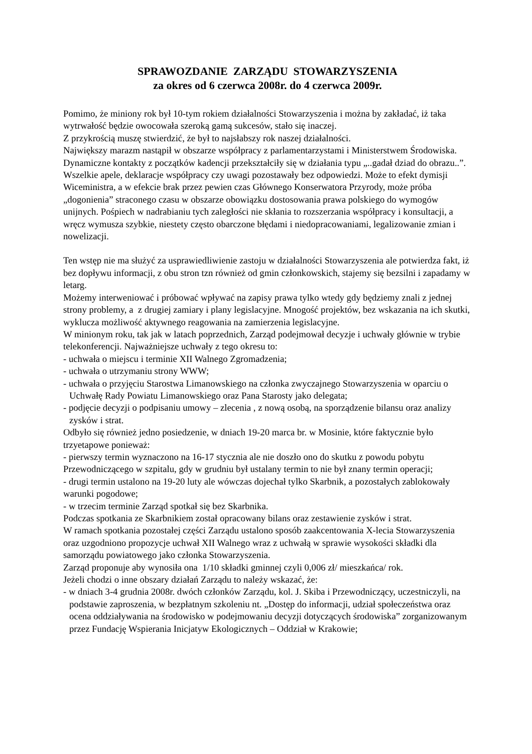SPRAWOZDANIE ZARZĄDU STOWARZYSZENIA
za okres od 6 czerwca 2008r. do 4 czerwca 2009r.
Pomimo, że miniony rok był 10-tym rokiem działalności Stowarzyszenia i można by zakładać, iż taka wytrwałość będzie owocowała szeroką gamą sukcesów, stało się inaczej.
Z przykrością muszę stwierdzić, że był to najsłabszy rok naszej działalności.
Największy marazm nastąpił w obszarze współpracy z parlamentarzystami i Ministerstwem Środowiska. Dynamiczne kontakty z początków kadencji przekształciły się w działania typu „..gadał dziad do obrazu..”. Wszelkie apele, deklaracje współpracy czy uwagi pozostawały bez odpowiedzi. Może to efekt dymisji Wiceministra, a w efekcie brak przez pewien czas Głównego Konserwatora Przyrody, może próba „dogonienia” straconego czasu w obszarze obowiązku dostosowania prawa polskiego do wymogów unijnych. Pośpiech w nadrabianiu tych zaległości nie skłania to rozszerzania współpracy i konsultacji, a wręcz wymusza szybkie, niestety często obarczone błędami i niedopracowaniami, legalizowanie zmian i nowelizacji.
Ten wstęp nie ma służyć za usprawiedliwienie zastoju w działalności Stowarzyszenia ale potwierdza fakt, iż bez dopływu informacji, z obu stron tzn również od gmin członkowskich, stajemy się bezsilni i zapadamy w letarg.
Możemy interweniować i próbować wpływać na zapisy prawa tylko wtedy gdy będziemy znali z jednej strony problemy, a z drugiej zamiary i plany legislacyjne. Mnogość projektów, bez wskazania na ich skutki, wyklucza możliwość aktywnego reagowania na zamierzenia legislacyjne.
W minionym roku, tak jak w latach poprzednich, Zarząd podejmował decyzje i uchwały głównie w trybie telekonferencji. Najważniejsze uchwały z tego okresu to:
- uchwała o miejscu i terminie XII Walnego Zgromadzenia;
- uchwała o utrzymaniu strony WWW;
- uchwała o przyjęciu Starostwa Limanowskiego na członka zwyczajnego Stowarzyszenia w oparciu o Uchwałę Rady Powiatu Limanowskiego oraz Pana Starosty jako delegata;
- podjęcie decyzji o podpisaniu umowy – zlecenia , z nową osobą, na sporządzenie bilansu oraz analizy zysków i strat.
Odbyło się również jedno posiedzenie, w dniach 19-20 marca br. w Mosinie, które faktycznie było trzyetapowe ponieważ:
- pierwszy termin wyznaczono na 16-17 stycznia ale nie doszło ono do skutku z powodu pobytu Przewodniczącego w szpitalu, gdy w grudniu był ustalany termin to nie był znany termin operacji;
- drugi termin ustalono na 19-20 luty ale wówczas dojechał tylko Skarbnik, a pozostałych zablokowały warunki pogodowe;
- w trzecim terminie Zarząd spotkał się bez Skarbnika.
Podczas spotkania ze Skarbnikiem został opracowany bilans oraz zestawienie zysków i strat.
W ramach spotkania pozostałej części Zarządu ustalono sposób zaakcentowania X-lecia Stowarzyszenia oraz uzgodniono propozycje uchwał XII Walnego wraz z uchwałą w sprawie wysokości składki dla samorządu powiatowego jako członka Stowarzyszenia.
Zarząd proponuje aby wynosiła ona 1/10 składki gminnej czyli 0,006 zł/ mieszkańca/ rok.
Jeżeli chodzi o inne obszary działań Zarządu to należy wskazać, że:
- w dniach 3-4 grudnia 2008r. dwóch członków Zarządu, kol. J. Skiba i Przewodniczący, uczestniczyli, na podstawie zaproszenia, w bezpłatnym szkoleniu nt. „Dostęp do informacji, udział społeczeństwa oraz ocena oddziaływania na środowisko w podejmowaniu decyzji dotyczących środowiska” zorganizowanym przez Fundację Wspierania Inicjatyw Ekologicznych – Oddział w Krakowie;